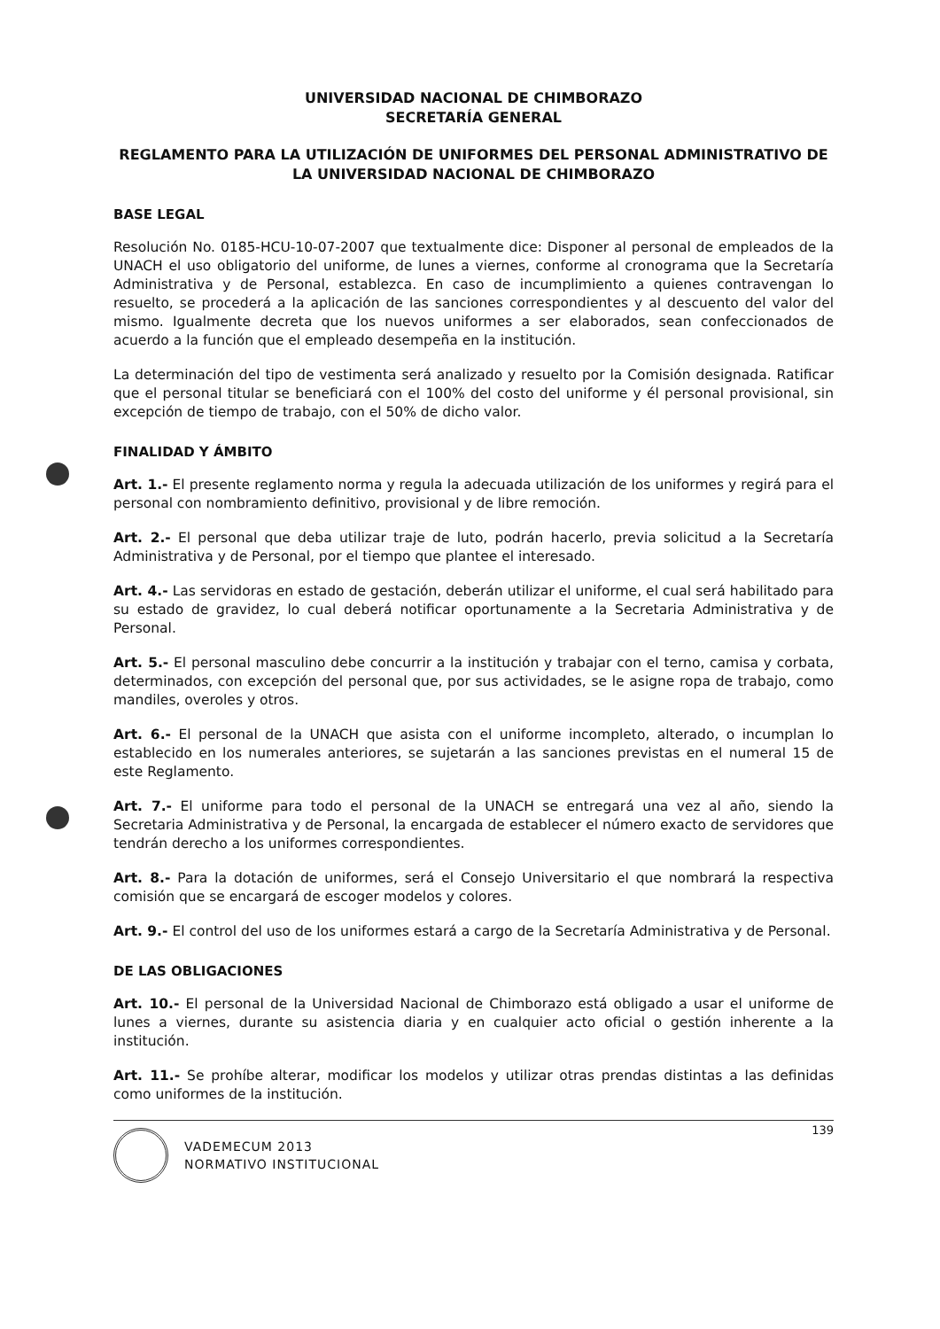UNIVERSIDAD NACIONAL DE CHIMBORAZO
SECRETARÍA GENERAL
REGLAMENTO PARA LA UTILIZACIÓN DE UNIFORMES DEL PERSONAL ADMINISTRATIVO DE LA UNIVERSIDAD NACIONAL DE CHIMBORAZO
BASE LEGAL
Resolución No. 0185-HCU-10-07-2007 que textualmente dice: Disponer al personal de empleados de la UNACH el uso obligatorio del uniforme, de lunes a viernes, conforme al cronograma que la Secretaría Administrativa y de Personal, establezca. En caso de incumplimiento a quienes contravengan lo resuelto, se procederá a la aplicación de las sanciones correspondientes y al descuento del valor del mismo. Igualmente decreta que los nuevos uniformes a ser elaborados, sean confeccionados de acuerdo a la función que el empleado desempeña en la institución.
La determinación del tipo de vestimenta será analizado y resuelto por la Comisión designada. Ratificar que el personal titular se beneficiará con el 100% del costo del uniforme y él personal provisional, sin excepción de tiempo de trabajo, con el 50% de dicho valor.
FINALIDAD Y ÁMBITO
Art. 1.- El presente reglamento norma y regula la adecuada utilización de los uniformes y regirá para el personal con nombramiento definitivo, provisional y de libre remoción.
Art. 2.- El personal que deba utilizar traje de luto, podrán hacerlo, previa solicitud a la Secretaría Administrativa y de Personal, por el tiempo que plantee el interesado.
Art. 4.- Las servidoras en estado de gestación, deberán utilizar el uniforme, el cual será habilitado para su estado de gravidez, lo cual deberá notificar oportunamente a la Secretaria Administrativa y de Personal.
Art. 5.- El personal masculino debe concurrir a la institución y trabajar con el terno, camisa y corbata, determinados, con excepción del personal que, por sus actividades, se le asigne ropa de trabajo, como mandiles, overoles y otros.
Art. 6.- El personal de la UNACH que asista con el uniforme incompleto, alterado, o incumplan lo establecido en los numerales anteriores, se sujetarán a las sanciones previstas en el numeral 15 de este Reglamento.
Art. 7.- El uniforme para todo el personal de la UNACH se entregará una vez al año, siendo la Secretaria Administrativa y de Personal, la encargada de establecer el número exacto de servidores que tendrán derecho a los uniformes correspondientes.
Art. 8.- Para la dotación de uniformes, será el Consejo Universitario el que nombrará la respectiva comisión que se encargará de escoger modelos y colores.
Art. 9.- El control del uso de los uniformes estará a cargo de la Secretaría Administrativa y de Personal.
DE LAS OBLIGACIONES
Art. 10.- El personal de la Universidad Nacional de Chimborazo está obligado a usar el uniforme de lunes a viernes, durante su asistencia diaria y en cualquier acto oficial o gestión inherente a la institución.
Art. 11.- Se prohíbe alterar, modificar los modelos y utilizar otras prendas distintas a las definidas como uniformes de la institución.
139
VADEMECUM 2013
NORMATIVO INSTITUCIONAL